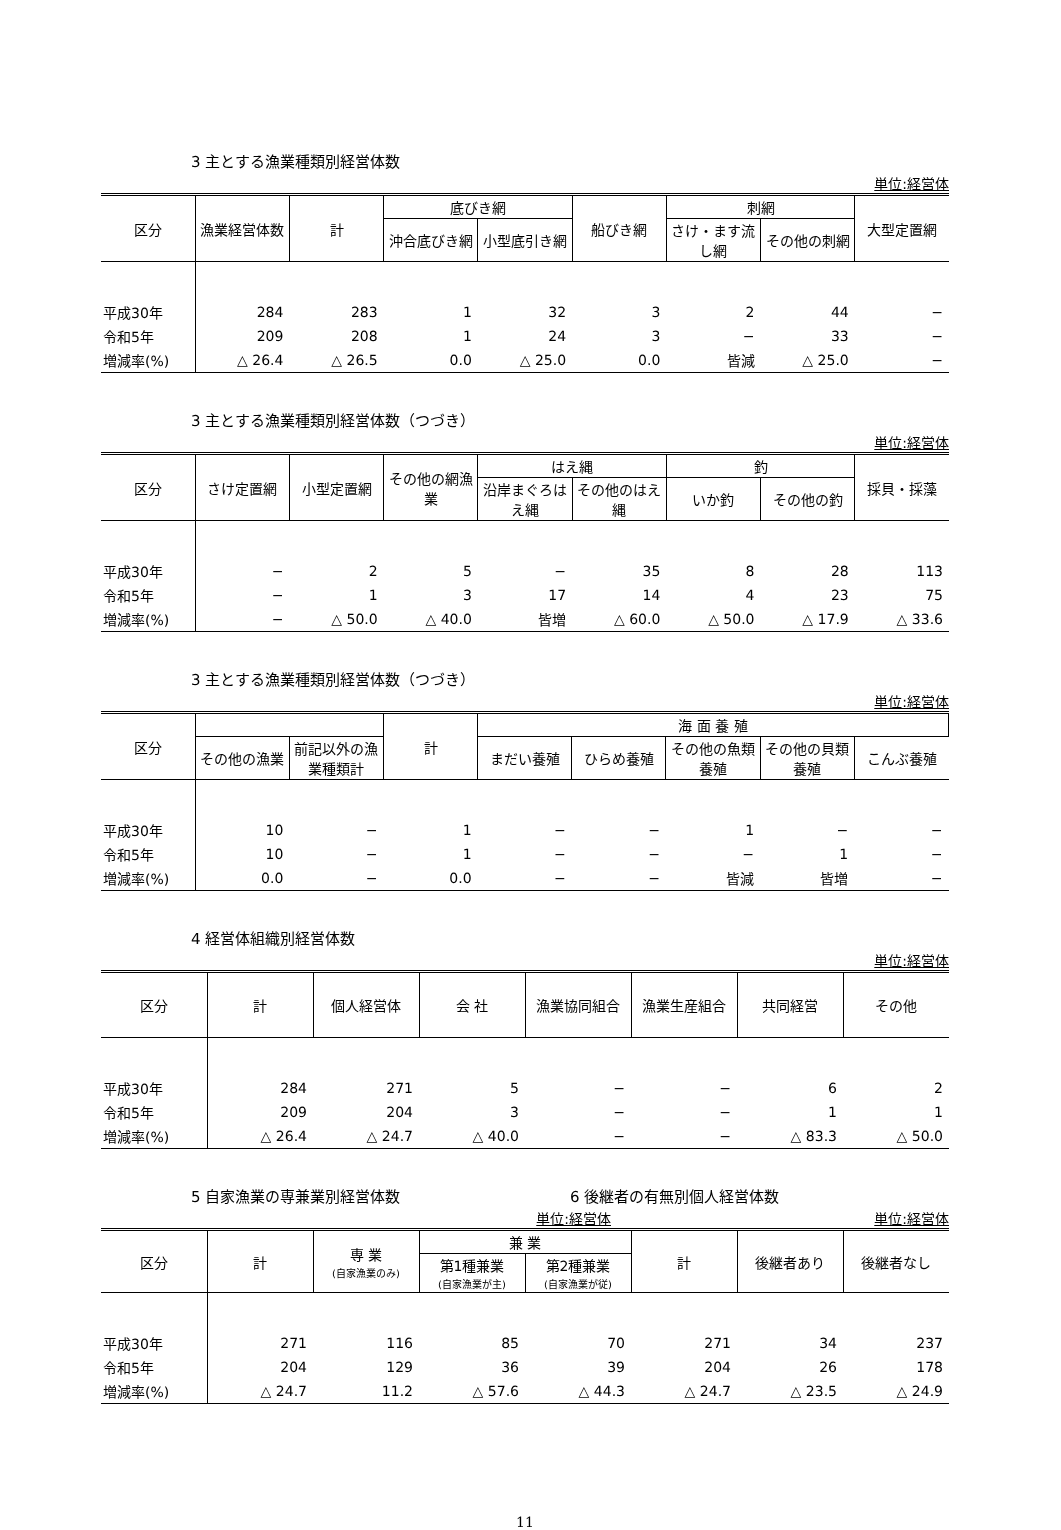3 主とする漁業種類別経営体数
単位:経営体
| 区分 | 漁業経営体数 | 計 | 底びき網 | | 船びき網 | 刺網 | | 大型定置網 |
| --- | --- | --- | --- | --- | --- | --- | --- | --- |
| | | | 沖合底びき網 | 小型底引き網 | | さけ・ます流し網 | その他の刺網 | |
| 平成30年 | 284 | 283 | 1 | 32 | 3 | 2 | 44 | − |
| 令和5年 | 209 | 208 | 1 | 24 | 3 | − | 33 | − |
| 増減率(%) | △ 26.4 | △ 26.5 | 0.0 | △ 25.0 | 0.0 | 皆減 | △ 25.0 | − |
3 主とする漁業種類別経営体数（つづき）
単位:経営体
| 区分 | さけ定置網 | 小型定置網 | その他の網漁業 | はえ縄 | | 釣 | | 採貝・採藻 |
| --- | --- | --- | --- | --- | --- | --- | --- | --- |
| | | | | 沿岸まぐろはえ縄 | その他のはえ縄 | いか釣 | その他の釣 | |
| 平成30年 | − | 2 | 5 | − | 35 | 8 | 28 | 113 |
| 令和5年 | − | 1 | 3 | 17 | 14 | 4 | 23 | 75 |
| 増減率(%) | − | △ 50.0 | △ 40.0 | 皆増 | △ 60.0 | △ 50.0 | △ 17.9 | △ 33.6 |
3 主とする漁業種類別経営体数（つづき）
単位:経営体
| 区分 | | | 計 | 海 面 養 殖 | | | | |
| --- | --- | --- | --- | --- | --- | --- | --- | --- |
| | その他の漁業 | 前記以外の漁業種類計 | | まだい養殖 | ひらめ養殖 | その他の魚類養殖 | その他の貝類養殖 | こんぶ養殖 |
| 平成30年 | 10 | − | 1 | − | − | 1 | − | − |
| 令和5年 | 10 | − | 1 | − | − | − | 1 | − |
| 増減率(%) | 0.0 | − | 0.0 | − | − | 皆減 | 皆増 | − |
4 経営体組織別経営体数
単位:経営体
| 区分 | 計 | 個人経営体 | 会 社 | 漁業協同組合 | 漁業生産組合 | 共同経営 | その他 |
| --- | --- | --- | --- | --- | --- | --- | --- |
| 平成30年 | 284 | 271 | 5 | − | − | 6 | 2 |
| 令和5年 | 209 | 204 | 3 | − | − | 1 | 1 |
| 増減率(%) | △ 26.4 | △ 24.7 | △ 40.0 | − | − | △ 83.3 | △ 50.0 |
5 自家漁業の専兼業別経営体数 6 後継者の有無別個人経営体数
単位:経営体 単位:経営体
| 区分 | 計 | 専 業 (自家漁業のみ) | 兼 業 | | 計 | 後継者あり | 後継者なし |
| --- | --- | --- | --- | --- | --- | --- | --- |
| | | | 第1種兼業 (自家漁業が主) | 第2種兼業 (自家漁業が従) | | | |
| 平成30年 | 271 | 116 | 85 | 70 | 271 | 34 | 237 |
| 令和5年 | 204 | 129 | 36 | 39 | 204 | 26 | 178 |
| 増減率(%) | △ 24.7 | 11.2 | △ 57.6 | △ 44.3 | △ 24.7 | △ 23.5 | △ 24.9 |
11